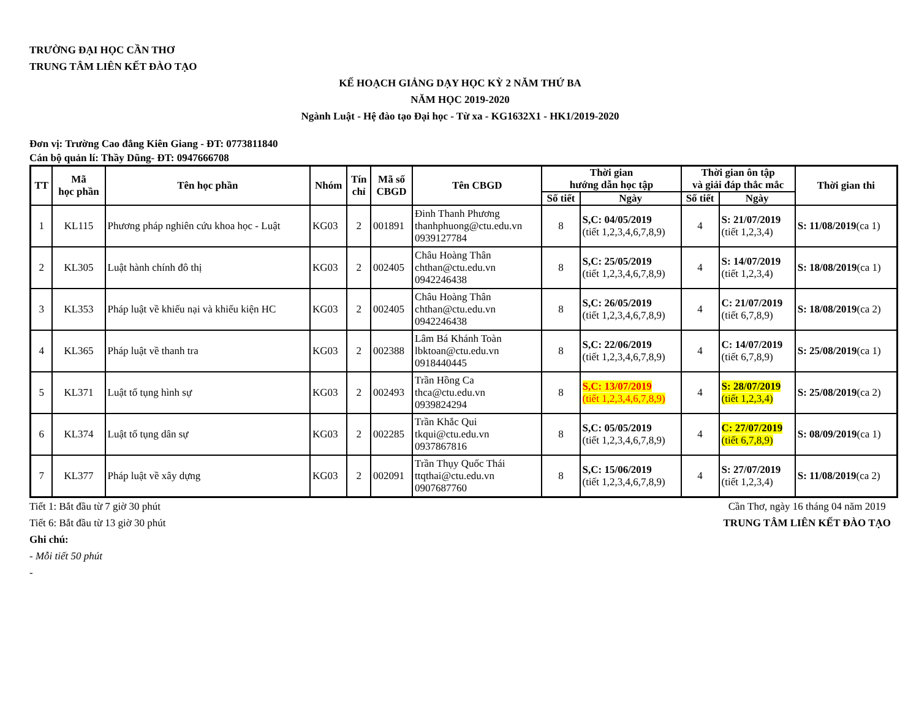TRƯỜNG ĐẠI HỌC CẦN THƠ
TRUNG TÂM LIÊN KẾT ĐÀO TẠO
KẾ HOẠCH GIẢNG DẠY HỌC KỲ 2 NĂM THỨ BA
NĂM HỌC 2019-2020
Ngành Luật - Hệ đào tạo Đại học - Từ xa - KG1632X1 - HK1/2019-2020
Đơn vị: Trường Cao đẳng Kiên Giang - ĐT: 0773811840
Cán bộ quản lí: Thầy Dũng- ĐT: 0947666708
| TT | Mã học phần | Tên học phần | Nhóm | Tín chỉ | Mã số CBGD | Tên CBGD | Thời gian hướng dẫn học tập | | Thời gian ôn tập và giải đáp thắc mắc | | Thời gian thi |
| --- | --- | --- | --- | --- | --- | --- | --- | --- | --- | --- | --- |
| | | | | | | | Số tiết | Ngày | Số tiết | Ngày | |
| 1 | KL115 | Phương pháp nghiên cứu khoa học - Luật | KG03 | 2 | 001891 | Đinh Thanh Phương thanhphuong@ctu.edu.vn 0939127784 | 8 | S,C: 04/05/2019 (tiết 1,2,3,4,6,7,8,9) | 4 | S: 21/07/2019 (tiết 1,2,3,4) | S: 11/08/2019 (ca 1) |
| 2 | KL305 | Luật hành chính đô thị | KG03 | 2 | 002405 | Châu Hoàng Thân chthan@ctu.edu.vn 0942246438 | 8 | S,C: 25/05/2019 (tiết 1,2,3,4,6,7,8,9) | 4 | S: 14/07/2019 (tiết 1,2,3,4) | S: 18/08/2019 (ca 1) |
| 3 | KL353 | Pháp luật về khiếu nại và khiếu kiện HC | KG03 | 2 | 002405 | Châu Hoàng Thân chthan@ctu.edu.vn 0942246438 | 8 | S,C: 26/05/2019 (tiết 1,2,3,4,6,7,8,9) | 4 | C: 21/07/2019 (tiết 6,7,8,9) | S: 18/08/2019 (ca 2) |
| 4 | KL365 | Pháp luật về thanh tra | KG03 | 2 | 002388 | Lâm Bá Khánh Toàn lbktoan@ctu.edu.vn 0918440445 | 8 | S,C: 22/06/2019 (tiết 1,2,3,4,6,7,8,9) | 4 | C: 14/07/2019 (tiết 6,7,8,9) | S: 25/08/2019 (ca 1) |
| 5 | KL371 | Luật tố tụng hình sự | KG03 | 2 | 002493 | Trần Hồng Ca thca@ctu.edu.vn 0939824294 | 8 | S,C: 13/07/2019 (tiết 1,2,3,4,6,7,8,9) | 4 | S: 28/07/2019 (tiết 1,2,3,4) | S: 25/08/2019 (ca 2) |
| 6 | KL374 | Luật tố tụng dân sự | KG03 | 2 | 002285 | Trần Khắc Qui tkqui@ctu.edu.vn 0937867816 | 8 | S,C: 05/05/2019 (tiết 1,2,3,4,6,7,8,9) | 4 | C: 27/07/2019 (tiết 6,7,8,9) | S: 08/09/2019 (ca 1) |
| 7 | KL377 | Pháp luật về xây dựng | KG03 | 2 | 002091 | Trần Thụy Quốc Thái ttqthai@ctu.edu.vn 0907687760 | 8 | S,C: 15/06/2019 (tiết 1,2,3,4,6,7,8,9) | 4 | S: 27/07/2019 (tiết 1,2,3,4) | S: 11/08/2019 (ca 2) |
Tiết 1: Bắt đầu từ 7 giờ 30 phút
Tiết 6: Bắt đầu từ 13 giờ 30 phút
Ghi chú:
- Mỗi tiết 50 phút
-
Cần Thơ, ngày 16 tháng 04 năm 2019
TRUNG TÂM LIÊN KẾT ĐÀO TẠO